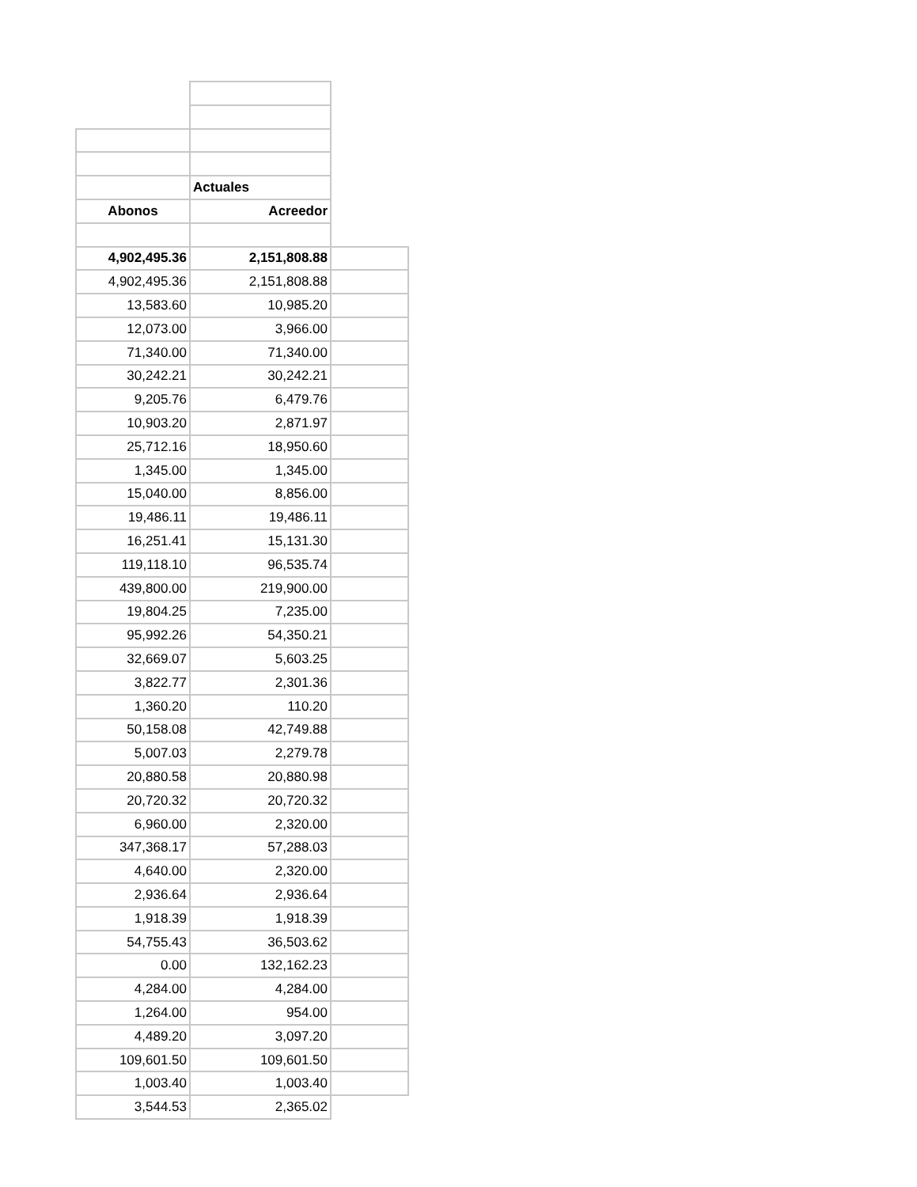| | Actuales | |
| Abonos | Acreedor | |
| 4,902,495.36 | 2,151,808.88 | |
| 4,902,495.36 | 2,151,808.88 | |
| 13,583.60 | 10,985.20 | |
| 12,073.00 | 3,966.00 | |
| 71,340.00 | 71,340.00 | |
| 30,242.21 | 30,242.21 | |
| 9,205.76 | 6,479.76 | |
| 10,903.20 | 2,871.97 | |
| 25,712.16 | 18,950.60 | |
| 1,345.00 | 1,345.00 | |
| 15,040.00 | 8,856.00 | |
| 19,486.11 | 19,486.11 | |
| 16,251.41 | 15,131.30 | |
| 119,118.10 | 96,535.74 | |
| 439,800.00 | 219,900.00 | |
| 19,804.25 | 7,235.00 | |
| 95,992.26 | 54,350.21 | |
| 32,669.07 | 5,603.25 | |
| 3,822.77 | 2,301.36 | |
| 1,360.20 | 110.20 | |
| 50,158.08 | 42,749.88 | |
| 5,007.03 | 2,279.78 | |
| 20,880.58 | 20,880.98 | |
| 20,720.32 | 20,720.32 | |
| 6,960.00 | 2,320.00 | |
| 347,368.17 | 57,288.03 | |
| 4,640.00 | 2,320.00 | |
| 2,936.64 | 2,936.64 | |
| 1,918.39 | 1,918.39 | |
| 54,755.43 | 36,503.62 | |
| 0.00 | 132,162.23 | |
| 4,284.00 | 4,284.00 | |
| 1,264.00 | 954.00 | |
| 4,489.20 | 3,097.20 | |
| 109,601.50 | 109,601.50 | |
| 1,003.40 | 1,003.40 | |
| 3,544.53 | 2,365.02 | |